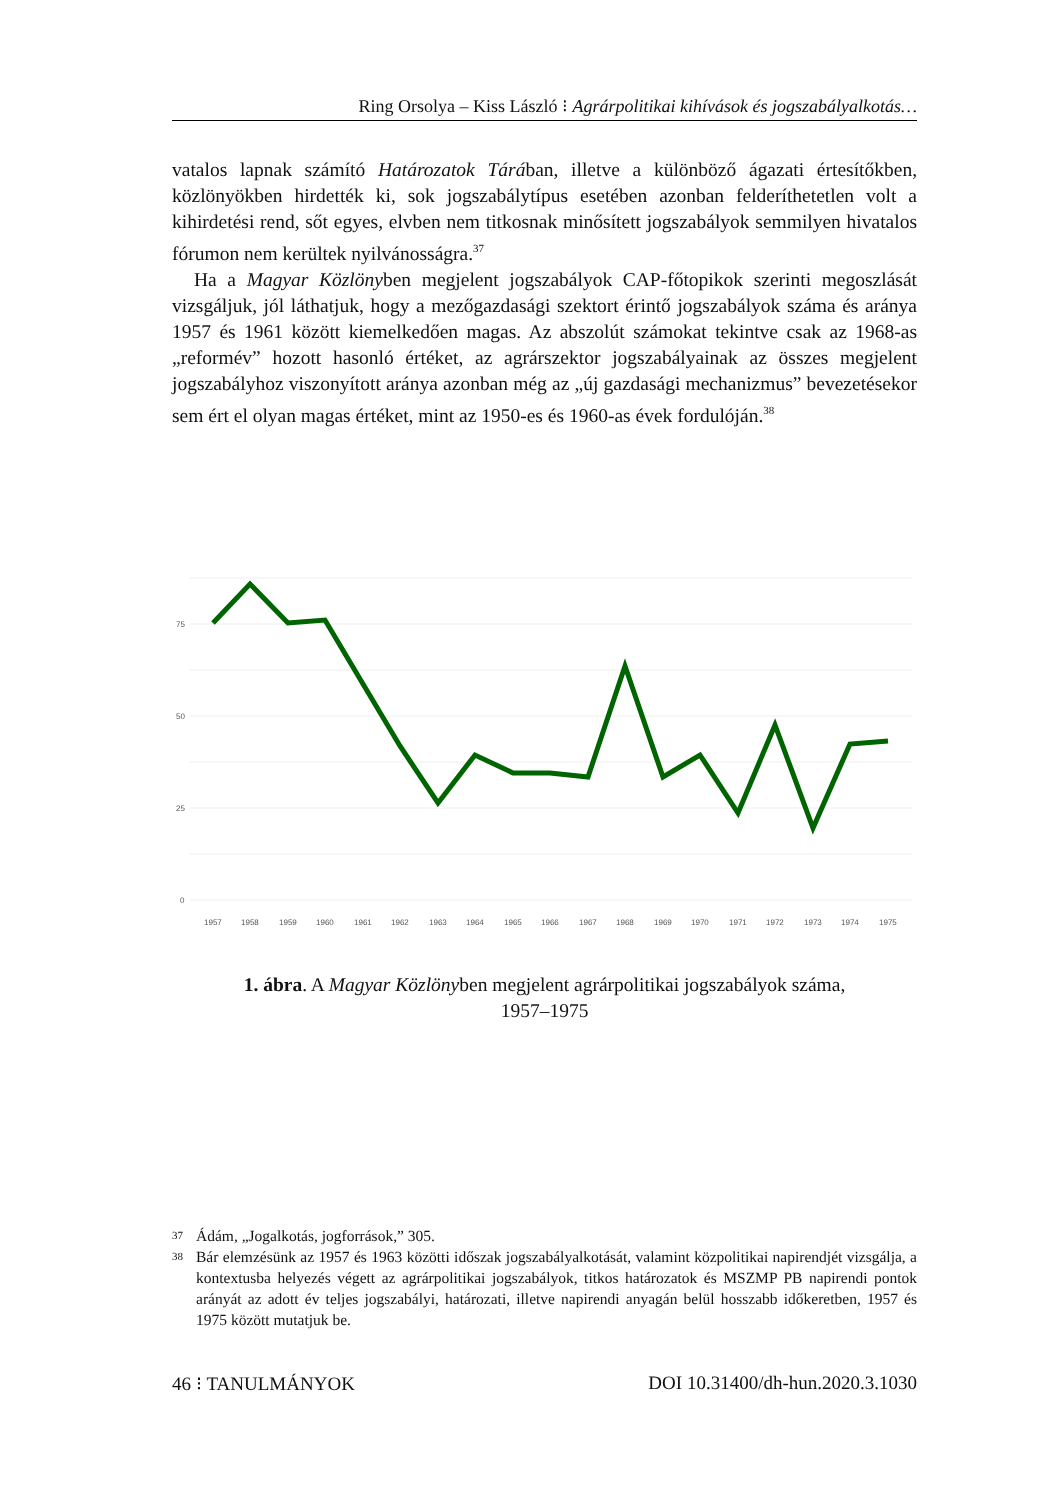Ring Orsolya – Kiss László ⁝ Agrárpolitikai kihívások és jogszabályalkotás…
vatalos lapnak számító Határozatok Tárában, illetve a különböző ágazati értesítőkben, közlönyökben hirdették ki, sok jogszabálytípus esetében azonban felderíthetetlen volt a kihirdetési rend, sőt egyes, elvben nem titkosnak minősített jogszabályok semmilyen hivatalos fórumon nem kerültek nyilvánosságra.<sup>37</sup>
Ha a Magyar Közlönyben megjelent jogszabályok CAP-főtopikok szerinti megoszlását vizsgáljuk, jól láthatjuk, hogy a mezőgazdasági szektort érintő jogszabályok száma és aránya 1957 és 1961 között kiemelkedően magas. Az abszolút számokat tekintve csak az 1968-as „reformév” hozott hasonló értéket, az agrárszektor jogszabályainak az összes megjelent jogszabályhoz viszonyított aránya azonban még az „új gazdasági mechanizmus” bevezetésekor sem ért el olyan magas értéket, mint az 1950-es és 1960-as évek fordulóján.<sup>38</sup>
75
50
25
0
1957
1958
1959
1960
1961
1962
1963
1964
1965
1966
1967
1968
1969
1970
1971
1972
1973
1974
1975
1. ábra. A Magyar Közlönyben megjelent agrárpolitikai jogszabályok száma,
1957–1975
37 Ádám, „Jogalkotás, jogforrások,” 305.
38 Bár elemzésünk az 1957 és 1963 közötti időszak jogszabályalkotását, valamint közpolitikai napirendjét vizsgálja, a kontextusba helyezés végett az agrárpolitikai jogszabályok, titkos határozatok és MSZMP PB napirendi pontok arányát az adott év teljes jogszabályi, határozati, illetve napirendi anyagán belül hosszabb időkeretben, 1957 és 1975 között mutatjuk be.
46 ⁝ TANULMÁNYOK DOI 10.31400/dh-hun.2020.3.1030